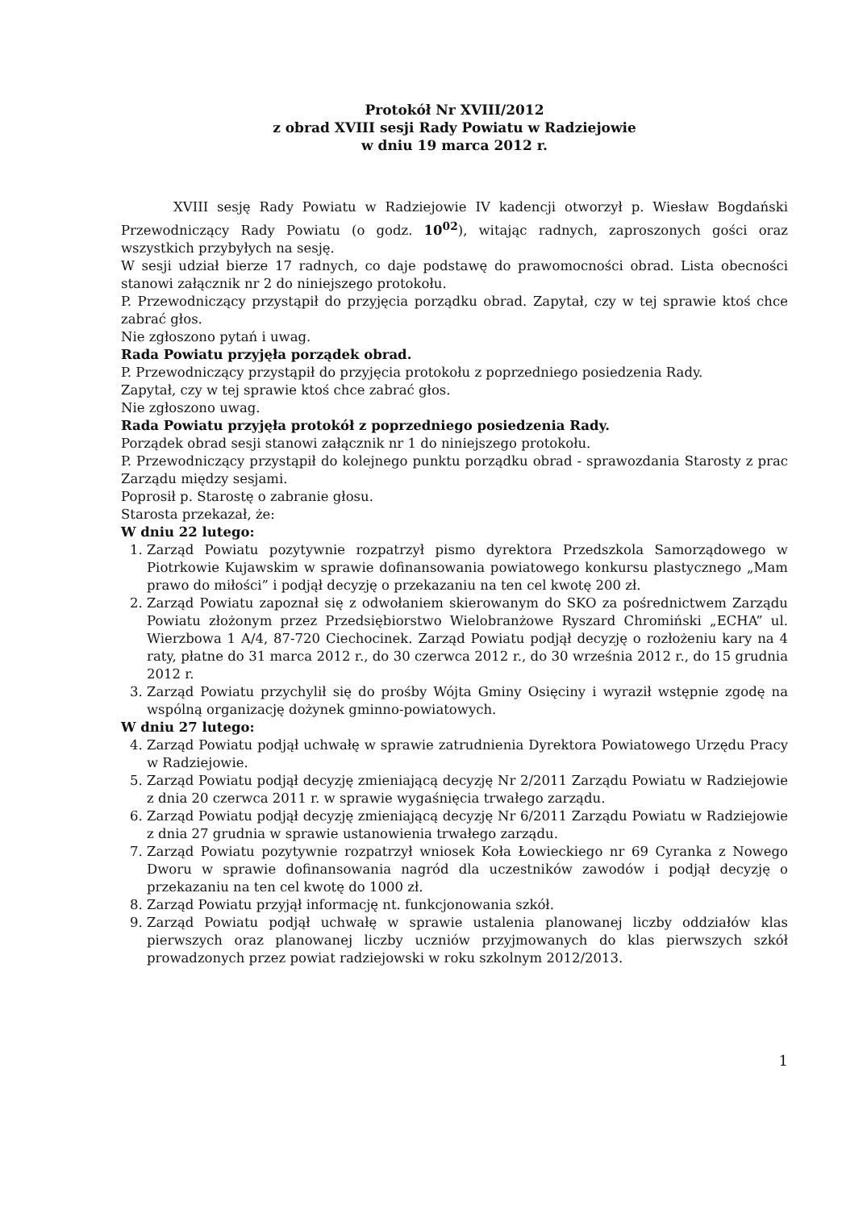Protokół Nr XVIII/2012
z obrad XVIII sesji Rady Powiatu w Radziejowie
w dniu 19 marca 2012 r.
XVIII sesję Rady Powiatu w Radziejowie IV kadencji otworzył p. Wiesław Bogdański Przewodniczący Rady Powiatu (o godz. 10<sup>02</sup>), witając radnych, zaproszonych gości oraz wszystkich przybyłych na sesję.
W sesji udział bierze 17 radnych, co daje podstawę do prawomocności obrad. Lista obecności stanowi załącznik nr 2 do niniejszego protokołu.
P. Przewodniczący przystąpił do przyjęcia porządku obrad. Zapytał, czy w tej sprawie ktoś chce zabrać głos.
Nie zgłoszono pytań i uwag.
Rada Powiatu przyjęła porządek obrad.
P. Przewodniczący przystąpił do przyjęcia protokołu z poprzedniego posiedzenia Rady.
Zapytał, czy w tej sprawie ktoś chce zabrać głos.
Nie zgłoszono uwag.
Rada Powiatu przyjęła protokół z poprzedniego posiedzenia Rady.
Porządek obrad sesji stanowi załącznik nr 1 do niniejszego protokołu.
P. Przewodniczący przystąpił do kolejnego punktu porządku obrad - sprawozdania Starosty z prac Zarządu między sesjami.
Poprosił p. Starostę o zabranie głosu.
Starosta przekazał, że:
W dniu 22 lutego:
1. Zarząd Powiatu pozytywnie rozpatrzył pismo dyrektora Przedszkola Samorządowego w Piotrkowie Kujawskim w sprawie dofinansowania powiatowego konkursu plastycznego „Mam prawo do miłości” i podjął decyzję o przekazaniu na ten cel kwotę 200 zł.
2. Zarząd Powiatu zapoznał się z odwołaniem skierowanym do SKO za pośrednictwem Zarządu Powiatu złożonym przez Przedsiębiorstwo Wielobranżowe Ryszard Chromiński „ECHA” ul. Wierzbowa 1 A/4, 87-720 Ciechocinek. Zarząd Powiatu podjął decyzję o rozłożeniu kary na 4 raty, płatne do 31 marca 2012 r., do 30 czerwca 2012 r., do 30 września 2012 r., do 15 grudnia 2012 r.
3. Zarząd Powiatu przychylił się do prośby Wójta Gminy Osięciny i wyraził wstępnie zgodę na wspólną organizację dożynek gminno-powiatowych.
W dniu 27 lutego:
4. Zarząd Powiatu podjął uchwałę w sprawie zatrudnienia Dyrektora Powiatowego Urzędu Pracy w Radziejowie.
5. Zarząd Powiatu podjął decyzję zmieniającą decyzję Nr 2/2011 Zarządu Powiatu w Radziejowie z dnia 20 czerwca 2011 r. w sprawie wygaśnięcia trwałego zarządu.
6. Zarząd Powiatu podjął decyzję zmieniającą decyzję Nr 6/2011 Zarządu Powiatu w Radziejowie z dnia 27 grudnia w sprawie ustanowienia trwałego zarządu.
7. Zarząd Powiatu pozytywnie rozpatrzył wniosek Koła Łowieckiego nr 69 Cyranka z Nowego Dworu w sprawie dofinansowania nagród dla uczestników zawodów i podjął decyzję o przekazaniu na ten cel kwotę do 1000 zł.
8. Zarząd Powiatu przyjął informację nt. funkcjonowania szkół.
9. Zarząd Powiatu podjął uchwałę w sprawie ustalenia planowanej liczby oddziałów klas pierwszych oraz planowanej liczby uczniów przyjmowanych do klas pierwszych szkół prowadzonych przez powiat radziejowski w roku szkolnym 2012/2013.
1